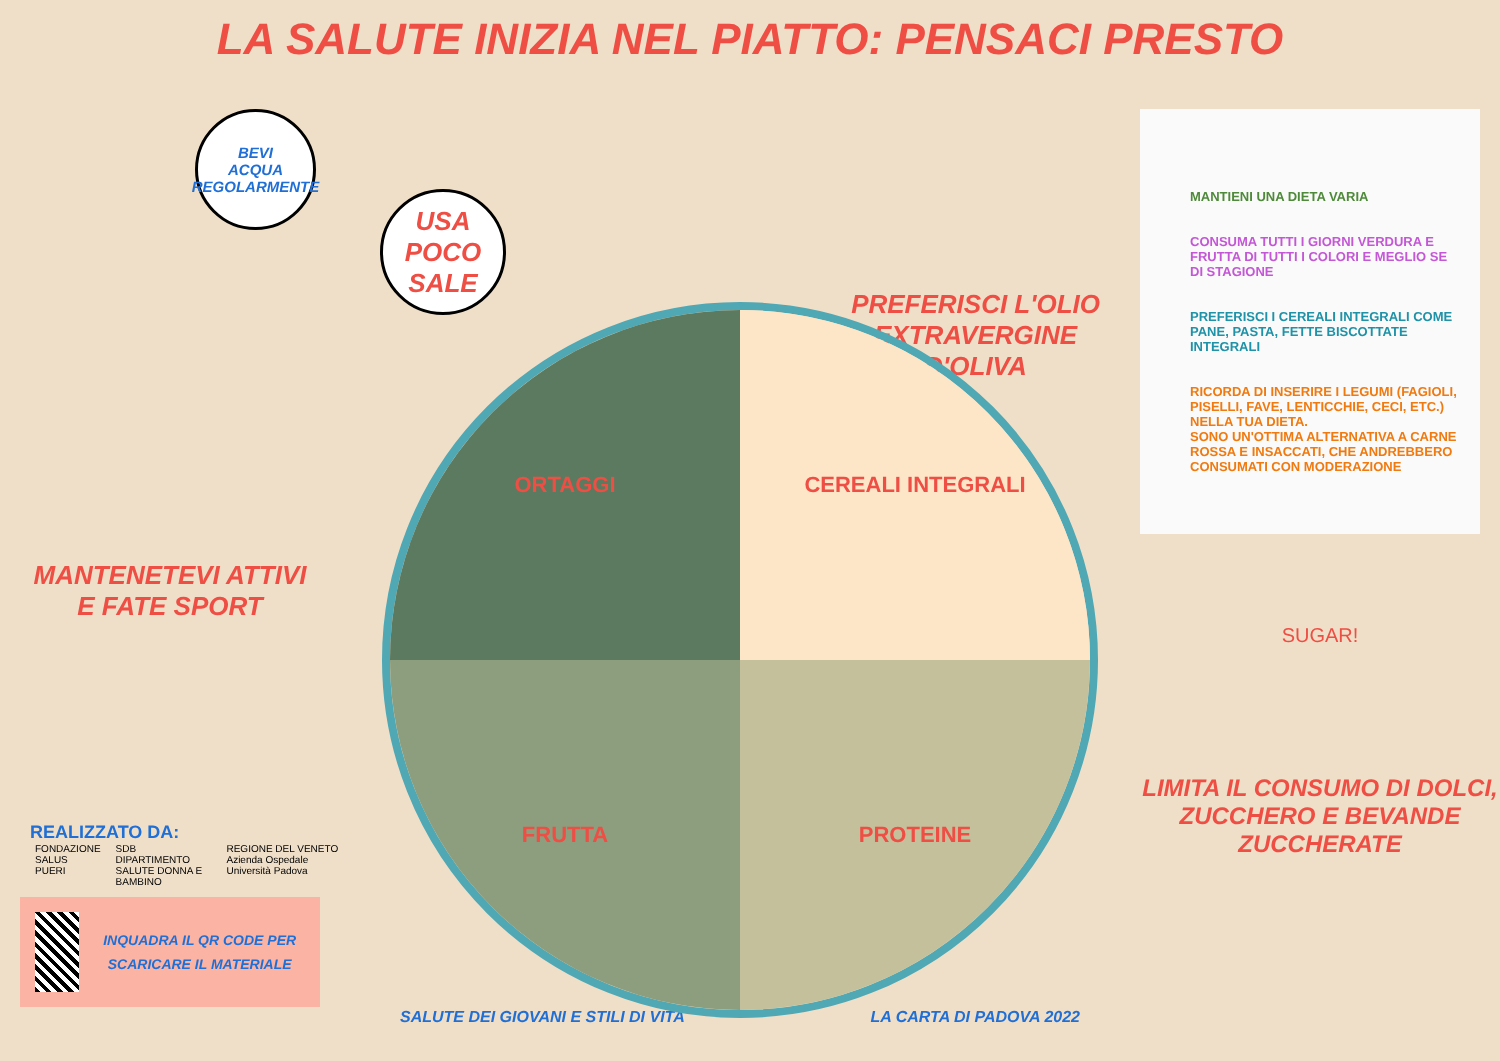LA SALUTE INIZIA NEL PIATTO: PENSACI PRESTO
BEVI
ACQUA
REGOLARMENTE
MANTENETEVI ATTIVI
E FATE SPORT
REALIZZATO DA:
FONDAZIONE SALUS PUERI SDB DIPARTIMENTO SALUTE DONNA E BAMBINO REGIONE DEL VENETO Azienda Ospedale Università Padova
INQUADRA IL QR CODE PER SCARICARE IL MATERIALE
USA
POCO
SALE
PREFERISCI L'OLIO
EXTRAVERGINE
D'OLIVA
ORTAGGI
CEREALI INTEGRALI
FRUTTA
PROTEINE
SALUTE DEI GIOVANI E STILI DI VITA LA CARTA DI PADOVA 2022
MANTIENI UNA DIETA VARIA
CONSUMA TUTTI I GIORNI VERDURA E FRUTTA DI TUTTI I COLORI E MEGLIO SE DI STAGIONE
PREFERISCI I CEREALI INTEGRALI COME PANE, PASTA, FETTE BISCOTTATE INTEGRALI
RICORDA DI INSERIRE I LEGUMI (FAGIOLI, PISELLI, FAVE, LENTICCHIE, CECI, ETC.) NELLA TUA DIETA.
SONO UN'OTTIMA ALTERNATIVA A CARNE ROSSA E INSACCATI, CHE ANDREBBERO CONSUMATI CON MODERAZIONE
SUGAR!
LIMITA IL CONSUMO DI DOLCI,
ZUCCHERO E BEVANDE
ZUCCHERATE